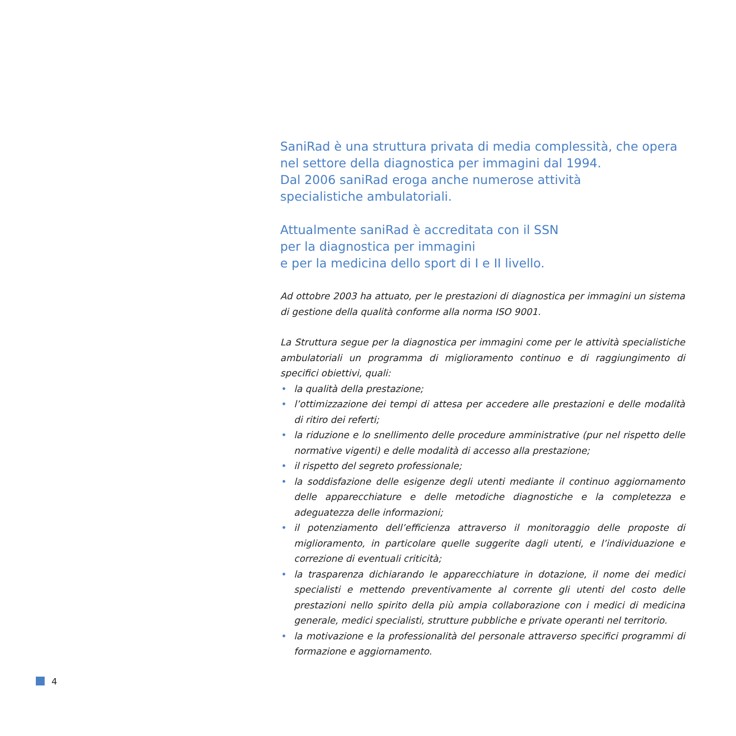SaniRad è una struttura privata di media complessità, che opera nel settore della diagnostica per immagini dal 1994.
Dal 2006 saniRad eroga anche numerose attività
specialistiche ambulatoriali.
Attualmente saniRad è accreditata con il SSN
per la diagnostica per immagini
e per la medicina dello sport di I e II livello.
Ad ottobre 2003 ha attuato, per le prestazioni di diagnostica per immagini un sistema di gestione della qualità conforme alla norma ISO 9001.
La Struttura segue per la diagnostica per immagini come per le attività specialistiche ambulatoriali un programma di miglioramento continuo e di raggiungimento di specifici obiettivi, quali:
• la qualità della prestazione;
• l’ottimizzazione dei tempi di attesa per accedere alle prestazioni e delle modalità di ritiro dei referti;
• la riduzione e lo snellimento delle procedure amministrative (pur nel rispetto delle normative vigenti) e delle modalità di accesso alla prestazione;
• il rispetto del segreto professionale;
• la soddisfazione delle esigenze degli utenti mediante il continuo aggiornamento delle apparecchiature e delle metodiche diagnostiche e la completezza e adeguatezza delle informazioni;
• il potenziamento dell’efficienza attraverso il monitoraggio delle proposte di miglioramento, in particolare quelle suggerite dagli utenti, e l’individuazione e correzione di eventuali criticità;
• la trasparenza dichiarando le apparecchiature in dotazione, il nome dei medici specialisti e mettendo preventivamente al corrente gli utenti del costo delle prestazioni nello spirito della più ampia collaborazione con i medici di medicina generale, medici specialisti, strutture pubbliche e private operanti nel territorio.
• la motivazione e la professionalità del personale attraverso specifici programmi di formazione e aggiornamento.
4